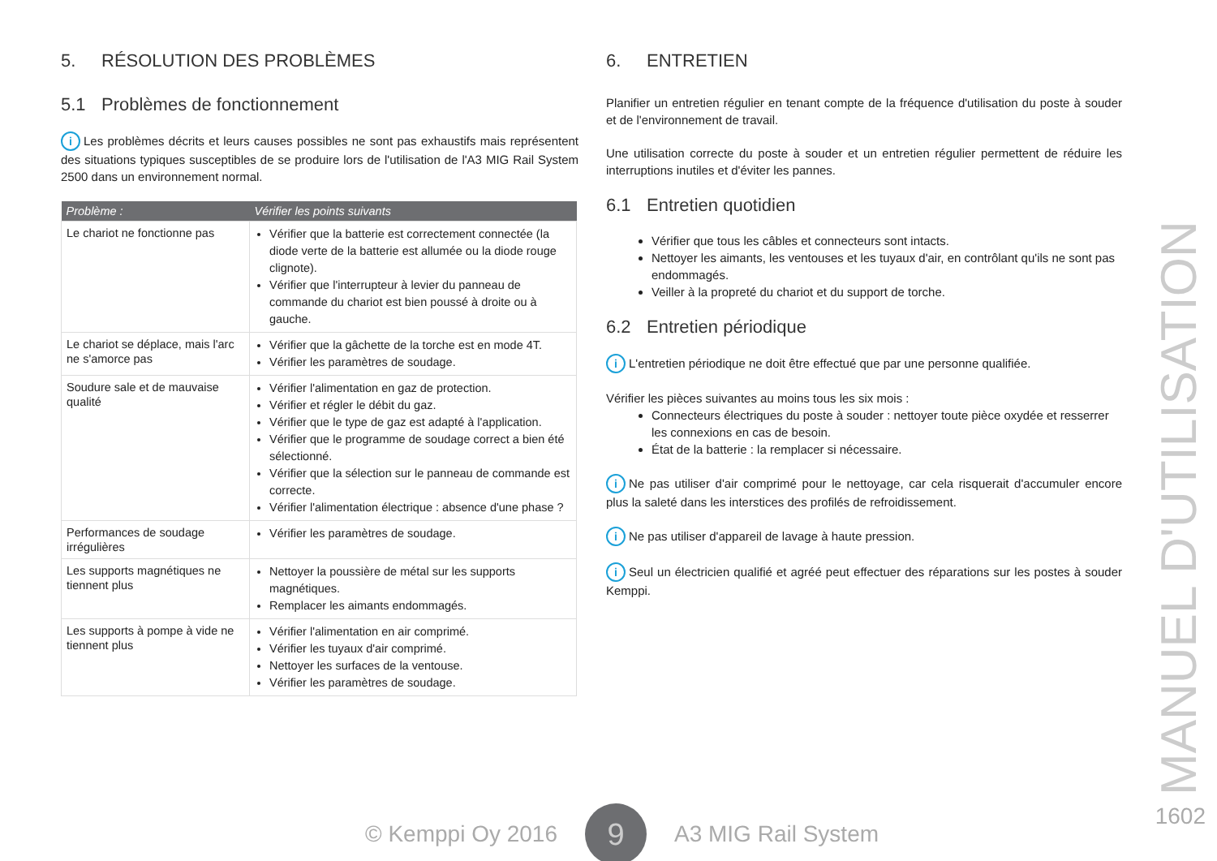5. RÉSOLUTION DES PROBLÈMES
5.1 Problèmes de fonctionnement
i Les problèmes décrits et leurs causes possibles ne sont pas exhaustifs mais représentent des situations typiques susceptibles de se produire lors de l'utilisation de l'A3 MIG Rail System 2500 dans un environnement normal.
| Problème : | Vérifier les points suivants |
| --- | --- |
| Le chariot ne fonctionne pas | Vérifier que la batterie est correctement connectée (la diode verte de la batterie est allumée ou la diode rouge clignote). Vérifier que l'interrupteur à levier du panneau de commande du chariot est bien poussé à droite ou à gauche. |
| Le chariot se déplace, mais l'arc ne s'amorce pas | Vérifier que la gâchette de la torche est en mode 4T. Vérifier les paramètres de soudage. |
| Soudure sale et de mauvaise qualité | Vérifier l'alimentation en gaz de protection. Vérifier et régler le débit du gaz. Vérifier que le type de gaz est adapté à l'application. Vérifier que le programme de soudage correct a bien été sélectionné. Vérifier que la sélection sur le panneau de commande est correcte. Vérifier l'alimentation électrique : absence d'une phase ? |
| Performances de soudage irrégulières | Vérifier les paramètres de soudage. |
| Les supports magnétiques ne tiennent plus | Nettoyer la poussière de métal sur les supports magnétiques. Remplacer les aimants endommagés. |
| Les supports à pompe à vide ne tiennent plus | Vérifier l'alimentation en air comprimé. Vérifier les tuyaux d'air comprimé. Nettoyer les surfaces de la ventouse. Vérifier les paramètres de soudage. |
6. ENTRETIEN
Planifier un entretien régulier en tenant compte de la fréquence d'utilisation du poste à souder et de l'environnement de travail.
Une utilisation correcte du poste à souder et un entretien régulier permettent de réduire les interruptions inutiles et d'éviter les pannes.
6.1 Entretien quotidien
Vérifier que tous les câbles et connecteurs sont intacts.
Nettoyer les aimants, les ventouses et les tuyaux d'air, en contrôlant qu'ils ne sont pas endommagés.
Veiller à la propreté du chariot et du support de torche.
6.2 Entretien périodique
i L'entretien périodique ne doit être effectué que par une personne qualifiée.
Vérifier les pièces suivantes au moins tous les six mois :
Connecteurs électriques du poste à souder : nettoyer toute pièce oxydée et resserrer les connexions en cas de besoin.
État de la batterie : la remplacer si nécessaire.
i Ne pas utiliser d'air comprimé pour le nettoyage, car cela risquerait d'accumuler encore plus la saleté dans les interstices des profilés de refroidissement.
i Ne pas utiliser d'appareil de lavage à haute pression.
i Seul un électricien qualifié et agréé peut effectuer des réparations sur les postes à souder Kemppi.
MANUEL D'UTILISATION
© Kemppi Oy 2016
9
A3 MIG Rail System
1602